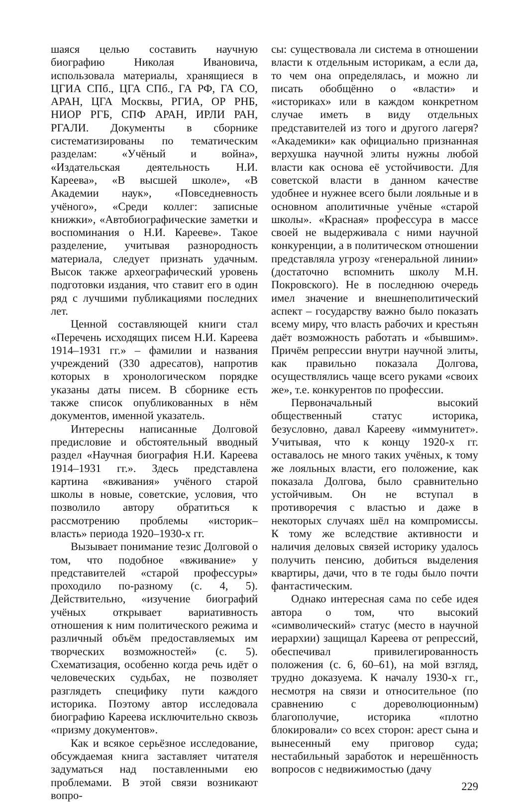шаяся целью составить научную биографию Николая Ивановича, использовала материалы, хранящиеся в ЦГИА СПб., ЦГА СПб., ГА РФ, ГА СО, АРАН, ЦГА Москвы, РГИА, ОР РНБ, НИОР РГБ, СПФ АРАН, ИРЛИ РАН, РГАЛИ. Документы в сборнике систематизированы по тематическим разделам: «Учёный и война», «Издательская деятельность Н.И. Кареева», «В высшей школе», «В Академии наук», «Повседневность учёного», «Среди коллег: записные книжки», «Автобиографические заметки и воспоминания о Н.И. Карееве». Такое разделение, учитывая разнородность материала, следует признать удачным. Высок также археографический уровень подготовки издания, что ставит его в один ряд с лучшими публикациями последних лет.
Ценной составляющей книги стал «Перечень исходящих писем Н.И. Кареева 1914–1931 гг.» – фамилии и названия учреждений (330 адресатов), напротив которых в хронологическом порядке указаны даты писем. В сборнике есть также список опубликованных в нём документов, именной указатель.
Интересны написанные Долговой предисловие и обстоятельный вводный раздел «Научная биография Н.И. Кареева 1914–1931 гг.». Здесь представлена картина «вживания» учёного старой школы в новые, советские, условия, что позволило автору обратиться к рассмотрению проблемы «историк–власть» периода 1920–1930-х гг.
Вызывает понимание тезис Долговой о том, что подобное «вживание» у представителей «старой профессуры» проходило по-разному (с. 4, 5). Действительно, «изучение биографий учёных открывает вариативность отношения к ним политического режима и различный объём предоставляемых им творческих возможностей» (с. 5). Схематизация, особенно когда речь идёт о человеческих судьбах, не позволяет разглядеть специфику пути каждого историка. Поэтому автор исследовала биографию Кареева исключительно сквозь «призму документов».
Как и всякое серьёзное исследование, обсуждаемая книга заставляет читателя задуматься над поставленными ею проблемами. В этой связи возникают вопро-
сы: существовала ли система в отношении власти к отдельным историкам, а если да, то чем она определялась, и можно ли писать обобщённо о «власти» и «историках» или в каждом конкретном случае иметь в виду отдельных представителей из того и другого лагеря? «Академики» как официально признанная верхушка научной элиты нужны любой власти как основа её устойчивости. Для советской власти в данном качестве удобнее и нужнее всего были лояльные и в основном аполитичные учёные «старой школы». «Красная» профессура в массе своей не выдерживала с ними научной конкуренции, а в политическом отношении представляла угрозу «генеральной линии» (достаточно вспомнить школу М.Н. Покровского). Не в последнюю очередь имел значение и внешнеполитический аспект – государству важно было показать всему миру, что власть рабочих и крестьян даёт возможность работать и «бывшим». Причём репрессии внутри научной элиты, как правильно показала Долгова, осуществлялись чаще всего руками «своих же», т.е. конкурентов по профессии.
Первоначальный высокий общественный статус историка, безусловно, давал Карееву «иммунитет». Учитывая, что к концу 1920-х гг. оставалось не много таких учёных, к тому же лояльных власти, его положение, как показала Долгова, было сравнительно устойчивым. Он не вступал в противоречия с властью и даже в некоторых случаях шёл на компромиссы. К тому же вследствие активности и наличия деловых связей историку удалось получить пенсию, добиться выделения квартиры, дачи, что в те годы было почти фантастическим.
Однако интересная сама по себе идея автора о том, что высокий «символический» статус (место в научной иерархии) защищал Кареева от репрессий, обеспечивал привилегированность положения (с. 6, 60–61), на мой взгляд, трудно доказуема. К началу 1930-х гг., несмотря на связи и относительное (по сравнению с дореволюционным) благополучие, историка «плотно блокировали» со всех сторон: арест сына и вынесенный ему приговор суда; нестабильный заработок и нерешённость вопросов с недвижимостью (дачу
229